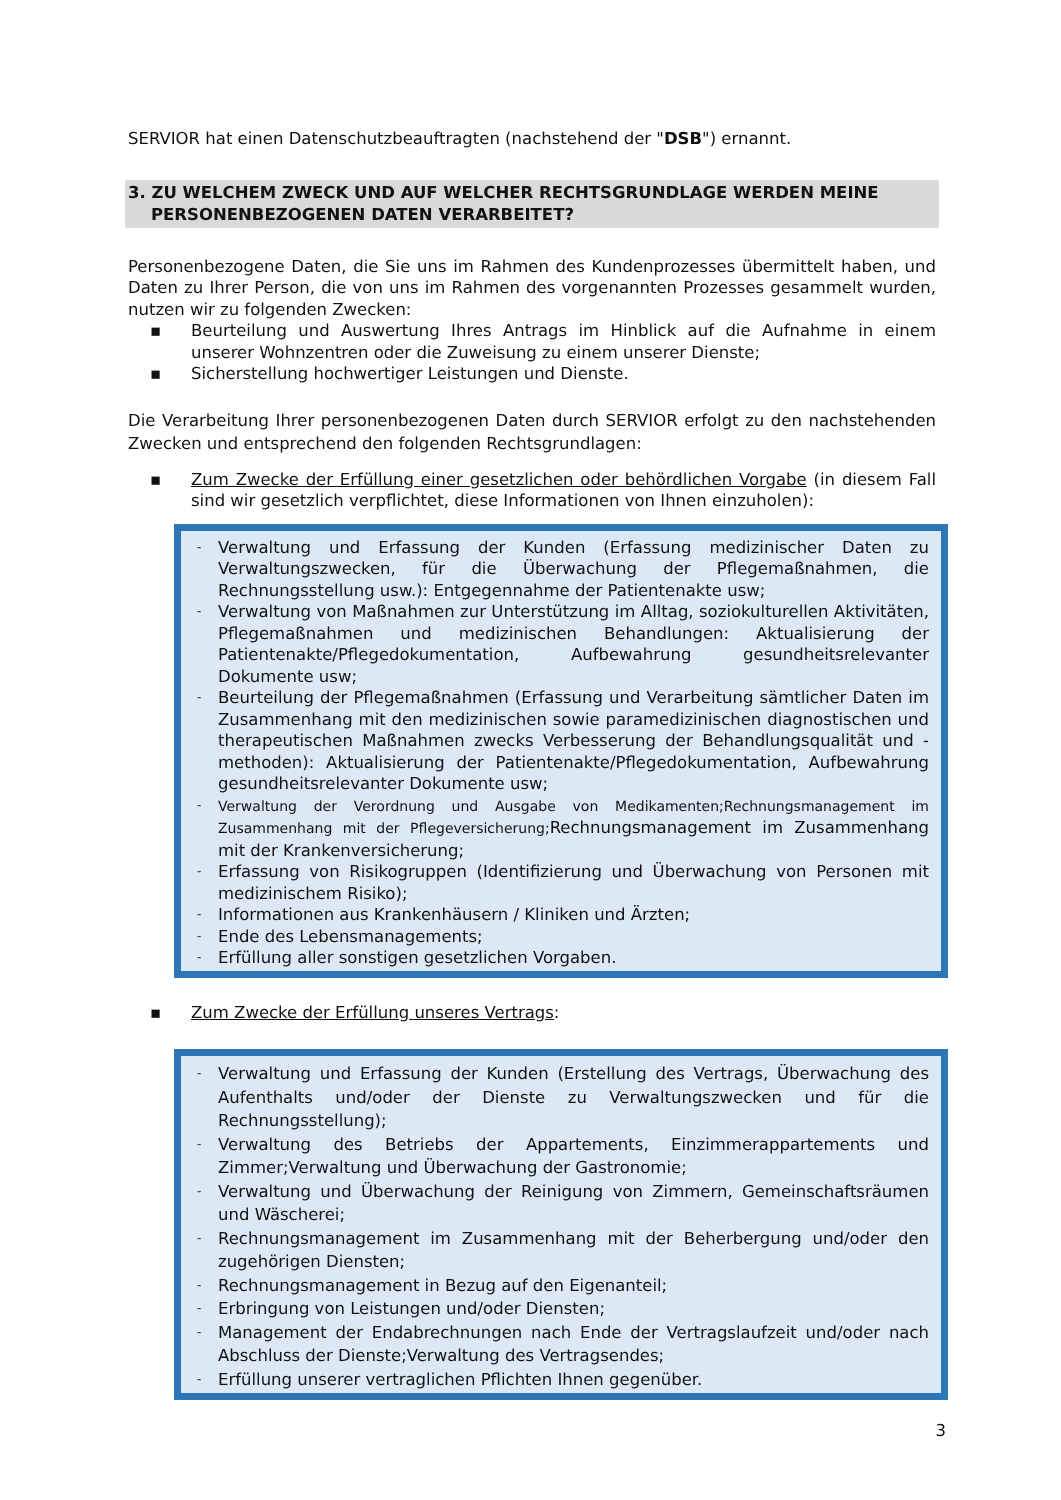SERVIOR hat einen Datenschutzbeauftragten (nachstehend der "DSB") ernannt.
3. ZU WELCHEM ZWECK UND AUF WELCHER RECHTSGRUNDLAGE WERDEN MEINE
PERSONENBEZOGENEN DATEN VERARBEITET?
Personenbezogene Daten, die Sie uns im Rahmen des Kundenprozesses übermittelt haben, und Daten zu Ihrer Person, die von uns im Rahmen des vorgenannten Prozesses gesammelt wurden, nutzen wir zu folgenden Zwecken:
▪ Beurteilung und Auswertung Ihres Antrags im Hinblick auf die Aufnahme in einem unserer Wohnzentren oder die Zuweisung zu einem unserer Dienste;
▪ Sicherstellung hochwertiger Leistungen und Dienste.
Die Verarbeitung Ihrer personenbezogenen Daten durch SERVIOR erfolgt zu den nachstehenden Zwecken und entsprechend den folgenden Rechtsgrundlagen:
▪ Zum Zwecke der Erfüllung einer gesetzlichen oder behördlichen Vorgabe (in diesem Fall sind wir gesetzlich verpflichtet, diese Informationen von Ihnen einzuholen):
- Verwaltung und Erfassung der Kunden (Erfassung medizinischer Daten zu Verwaltungszwecken, für die Überwachung der Pflegemaßnahmen, die Rechnungsstellung usw.): Entgegennahme der Patientenakte usw;
- Verwaltung von Maßnahmen zur Unterstützung im Alltag, soziokulturellen Aktivitäten, Pflegemaßnahmen und medizinischen Behandlungen: Aktualisierung der Patientenakte/Pflegedokumentation, Aufbewahrung gesundheitsrelevanter Dokumente usw;
- Beurteilung der Pflegemaßnahmen (Erfassung und Verarbeitung sämtlicher Daten im Zusammenhang mit den medizinischen sowie paramedizinischen diagnostischen und therapeutischen Maßnahmen zwecks Verbesserung der Behandlungsqualität und -methoden): Aktualisierung der Patientenakte/Pflegedokumentation, Aufbewahrung gesundheitsrelevanter Dokumente usw;
- Verwaltung der Verordnung und Ausgabe von Medikamenten;Rechnungsmanagement im Zusammenhang mit der Pflegeversicherung; Rechnungsmanagement im Zusammenhang mit der Krankenversicherung;
- Erfassung von Risikogruppen (Identifizierung und Überwachung von Personen mit medizinischem Risiko);
- Informationen aus Krankenhäusern / Kliniken und Ärzten;
- Ende des Lebensmanagements;
- Erfüllung aller sonstigen gesetzlichen Vorgaben.
▪ Zum Zwecke der Erfüllung unseres Vertrags:
- Verwaltung und Erfassung der Kunden (Erstellung des Vertrags, Überwachung des Aufenthalts und/oder der Dienste zu Verwaltungszwecken und für die Rechnungsstellung);
- Verwaltung des Betriebs der Appartements, Einzimmerappartements und Zimmer;Verwaltung und Überwachung der Gastronomie;
- Verwaltung und Überwachung der Reinigung von Zimmern, Gemeinschaftsräumen und Wäscherei;
- Rechnungsmanagement im Zusammenhang mit der Beherbergung und/oder den zugehörigen Diensten;
- Rechnungsmanagement in Bezug auf den Eigenanteil;
- Erbringung von Leistungen und/oder Diensten;
- Management der Endabrechnungen nach Ende der Vertragslaufzeit und/oder nach Abschluss der Dienste;Verwaltung des Vertragsendes;
- Erfüllung unserer vertraglichen Pflichten Ihnen gegenüber.
3